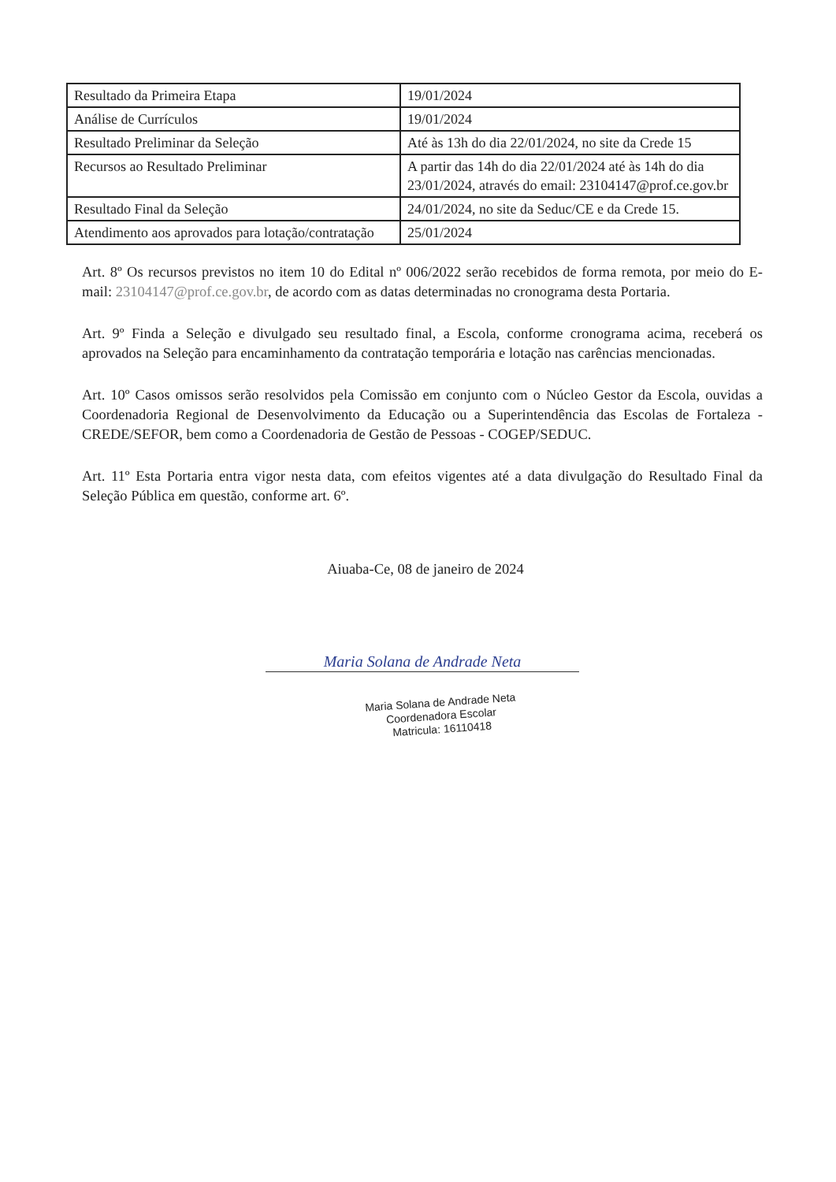| Resultado da Primeira Etapa | 19/01/2024 |
| Análise de Currículos | 19/01/2024 |
| Resultado Preliminar da Seleção | Até às 13h do dia 22/01/2024, no site da Crede 15 |
| Recursos ao Resultado Preliminar | A partir das 14h do dia 22/01/2024 até às 14h do dia 23/01/2024, através do email: 23104147@prof.ce.gov.br |
| Resultado Final da Seleção | 24/01/2024, no site da Seduc/CE e da Crede 15. |
| Atendimento aos aprovados para lotação/contratação | 25/01/2024 |
Art. 8º Os recursos previstos no item 10 do Edital nº 006/2022 serão recebidos de forma remota, por meio do E-mail: 23104147@prof.ce.gov.br, de acordo com as datas determinadas no cronograma desta Portaria.
Art. 9º Finda a Seleção e divulgado seu resultado final, a Escola, conforme cronograma acima, receberá os aprovados na Seleção para encaminhamento da contratação temporária e lotação nas carências mencionadas.
Art. 10º Casos omissos serão resolvidos pela Comissão em conjunto com o Núcleo Gestor da Escola, ouvidas a Coordenadoria Regional de Desenvolvimento da Educação ou a Superintendência das Escolas de Fortaleza - CREDE/SEFOR, bem como a Coordenadoria de Gestão de Pessoas - COGEP/SEDUC.
Art. 11º Esta Portaria entra vigor nesta data, com efeitos vigentes até a data divulgação do Resultado Final da Seleção Pública em questão, conforme art. 6º.
Aiuaba-Ce, 08 de janeiro de 2024
Maria Solana de Andrade Neta
Maria Solana de Andrade Neta
Coordenadora Escolar
Matricula: 16110418